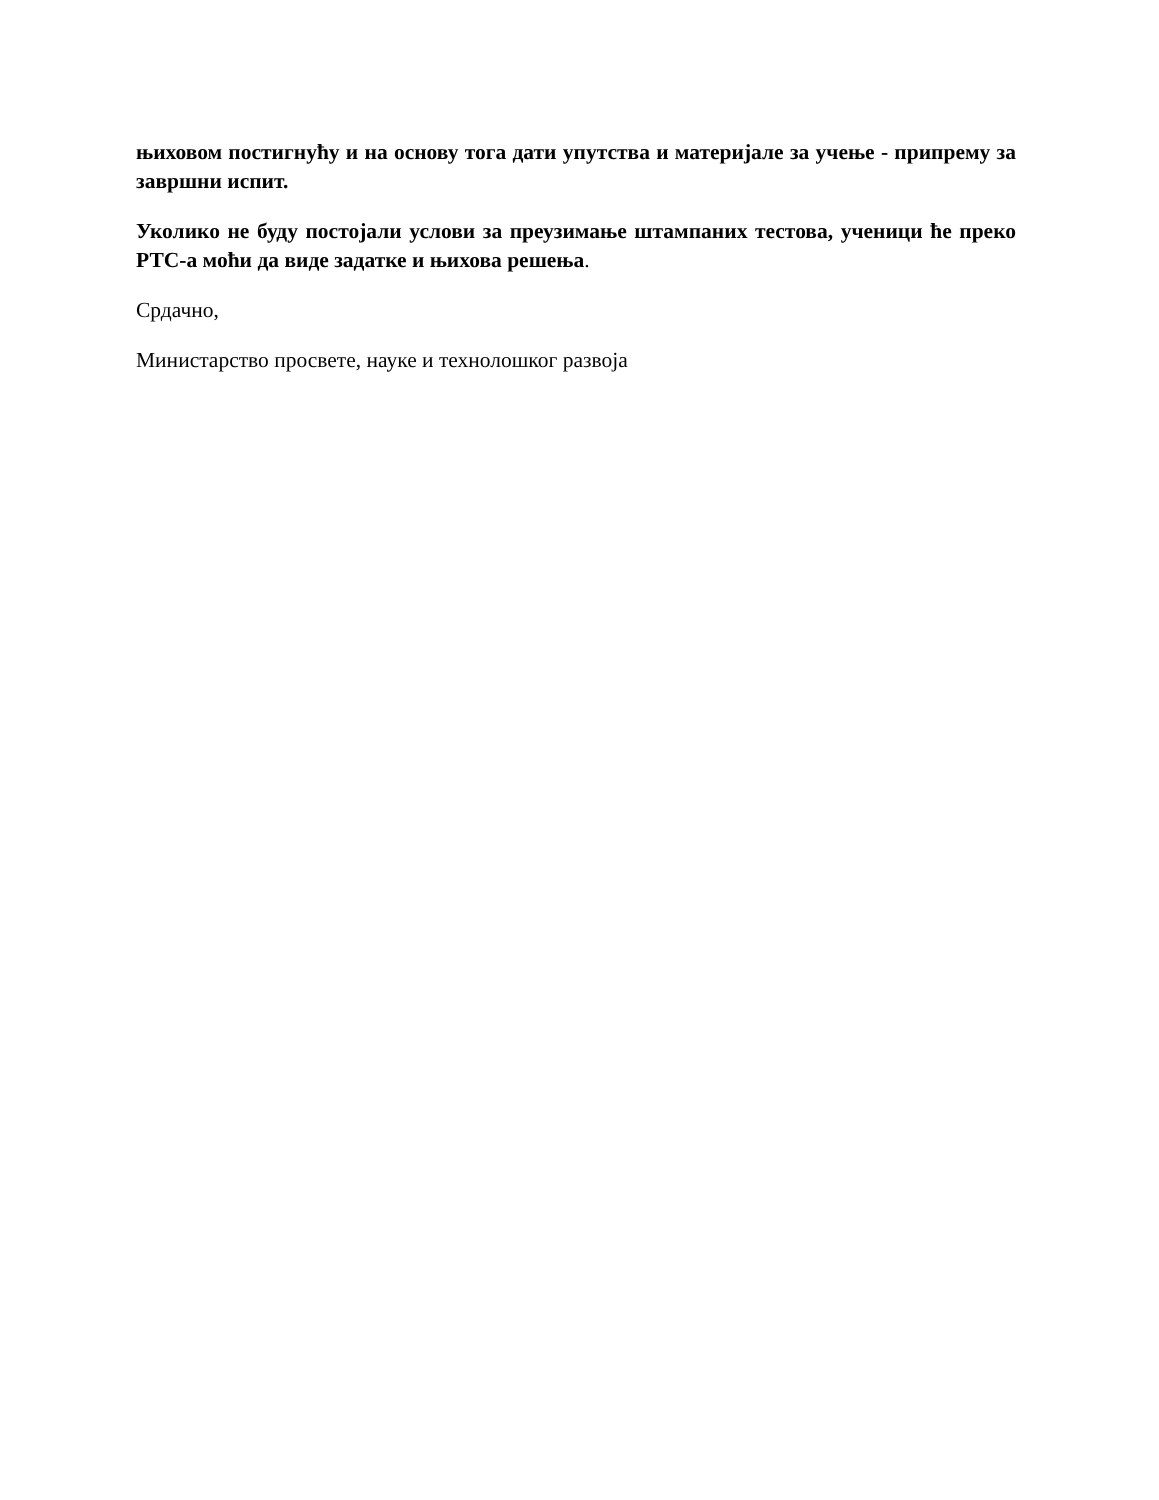њиховом постигнућу и на основу тога дати упутства и материјале за учење - припрему за завршни испит.
Уколико не буду постојали услови за преузимање штампаних тестова, ученици ће преко РТС-а моћи да виде задатке и њихова решења.
Срдачно,
Министарство просвете, науке и технолошког развоја